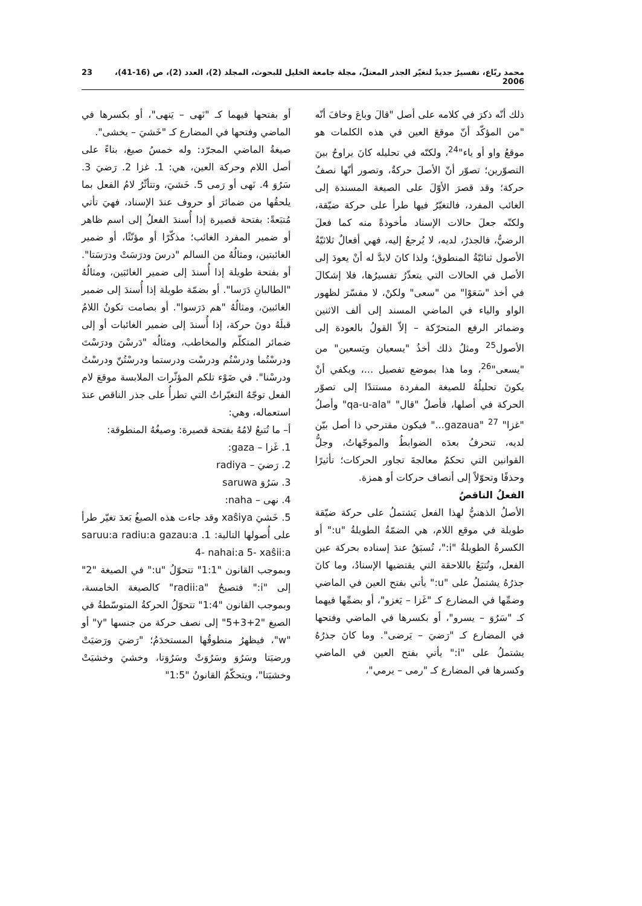محمد ربّاع، تفسيرٌ جديدٌ لتغيّر الجذر المعتلّ، مجلة جامعة الخليل للبحوث، المجلد (2)، العدد (2)، ص (16-41)، 2006 23
ذلك أنّه ذكرَ في كلامه على أصل "قالَ وباعَ وخافَ أنّه "من المؤكّد أنّ موقعَ العين في هذه الكلمات هو موقعُ واو أو ياء"<sup>24</sup>، ولكنّه في تحليله كانَ يراوحُ بينَ التصوّرين؛ تصوّر أنّ الأصلَ حركةٌ، وتصور أنّها نصفُ حركة؛ وقد قصرَ الأوّلَ على الصيغة المسندة إلى الغائب المفرد، فالتغيّرُ فيها طرأ على حركة ضيّقة، ولكنّه جعلَ حالات الإسناد مأخوذةً منه كما فعلَ الرضيُّ، فالجذرُ، لديه، لا يُرجعُ إليه، فهي أفعالٌ ثلاثيّةُ الأصول ثنائيّةُ المنطوق؛ ولذا كانَ لابدَّ له أنْ يعودَ إلى الأصل في الحالات التي يتعذّرُ تفسيرُها، فلا إشكالَ في أخذ "سَعَوْا" من "سعى" ولكنْ، لا مفسّرَ لظهور الواو والياء في الماضي المسند إلى ألف الاثنين وضمائر الرفع المتحرّكة – إلاّ القولُ بالعودة إلى الأصول<sup>25</sup> ومثلُ ذلك أخذُ "يسعيان ويَسعين" من "يسعى"<sup>26</sup>، وما هذا بموضع تفصيل ...، ويكفي أنْ يكونَ تحليلُهُ للصيغة المفردة مستندًا إلى تصوّر الحركة في أصلها، فأصلُ "قال" "qa-u-ala" وأصلُ "غزا" <sup>27</sup> "gazaua..." فيكون مقترحي ذا أصل بيّن لديه، تنحرفُ بعدَه الضوابطُ والموجّهاتُ، وجلُّ القوانين التي تحكمُ معالجةَ تجاور الحركات؛ تأثيرًا وحذفًا وتحوّلاً إلى أنصاف حركات أو همزة.
الفعلُ الناقصُ
الأصلُ الذهنيُّ لهذا الفعل يَشتملُ على حركة ضيّقة طويلة في موقع اللام، هي الضمّةُ الطويلةُ "u:" أو الكسرةُ الطويلةُ "i:"، تُسبَقُ عندَ إسناده بحركة عين الفعل، وتُتبَعُ باللاحقة التي يقتضيها الإسنادُ، وما كانَ جذرُهُ يشتملُ على "u:" يأتي بفتح العين في الماضي وضمِّها في المضارع كـ "غَزا – يَغزو"، أو بضمِّها فيهما كـ "سَرُوَ – يسرو"، أو بكسرها في الماضي وفتحها في المضارع كـ "رَضيَ – يَرضى". وما كانَ جذرُهُ يشتملُ على "i:" يأتي بفتح العين في الماضي وكسرها في المضارع كـ "رمى – يرمي"،
أو بفتحها فيهما كـ "نَهى – يَنهى"، أو بكسرها في الماضي وفتحها في المضارع كـ "خَشيَ – يخشى".
صيغةُ الماضي المجرّد: وله خمسُ صيغ، بناءً على أصل اللام وحركة العين، هي: 1. غزا 2. رَضيَ 3. سَرُوَ 4. نَهى أو رَمى 5. خَشيَ، وتتأثّرُ لامُ الفعل بما يلحقُها من ضمائرَ أو حروف عندَ الإسناد، فهيَ تأتي مُتبَعةً: بفتحة قصيرة إذا أُسندَ الفعلُ إلى اسم ظاهر أو ضمير المفرد الغائب؛ مذكّرًا أو مؤنّثًا، أو ضمير الغائبتين، ومثالُهُ من السالم "درسَ ودرَسَتْ ودرَسَتا". أو بفتحة طويلة إذا أُسندَ إلى ضمير الغائبَين، ومثالُهُ "الطالبانِ دَرَسا". أو بضمّة طويلة إذا أُسندَ إلى ضمير الغائبينَ، ومثالُهُ "هم دَرَسوا". أو بصامت تكونُ اللامُ قبلَهُ دونَ حركة، إذا أُسندَ إلى ضمير الغائبات أو إلى ضمائر المتكلّم والمخاطب، ومثالُه "دَرسْنَ ودرَسْتَ ودرسْتُما ودرسْتُم ودرسْت ودرستما ودرسْتُنّ ودرسْتُ ودرسْنا". في ضَوْء تلكم المؤثّرات الملابسة موقعَ لام الفعل توجّهُ التغيّراتُ التي تطرأُ على جذر الناقص عندَ استعماله، وهي:
أ– ما تُتبعُ لامُهُ بفتحة قصيرة: وصيغُهُ المنطوقة:
1. غَزا – gaza:
2. رَضيَ – radiya
3. سَرُوَ saruwa
4. نهى – naha:
5. خَشيَ xaŝiya وقد جاءت هذه الصيغُ بَعدَ تغيّر طرأ على أُصولها التالية: 1. radiu:a gazau:a saruu:a 4- nahai:a 5- xaŝii:a
وبموجب القانون "1:1" تتحوّلُ "u:" في الصيغة "2" إلى "i:" فتصبحُ "radii:a" كالصيغة الخامسة، وبموجب القانون "1:4" تتحوّلُ الحركةُ المتوسّطةُ في الصيغ "2+3+5" إلى نصف حركة من جنسها "y" أو "w"، فيظهرُ منطوقُها المستخدَمُ؛ "رَضيَ ورَضيَتْ ورضيَتا وسَرُوَ وسَرُوَتْ وسَرُوَتا، وخشيَ وخشيَتْ وخشيَتا"، ويتحكّمُ القانونُ "1:5"